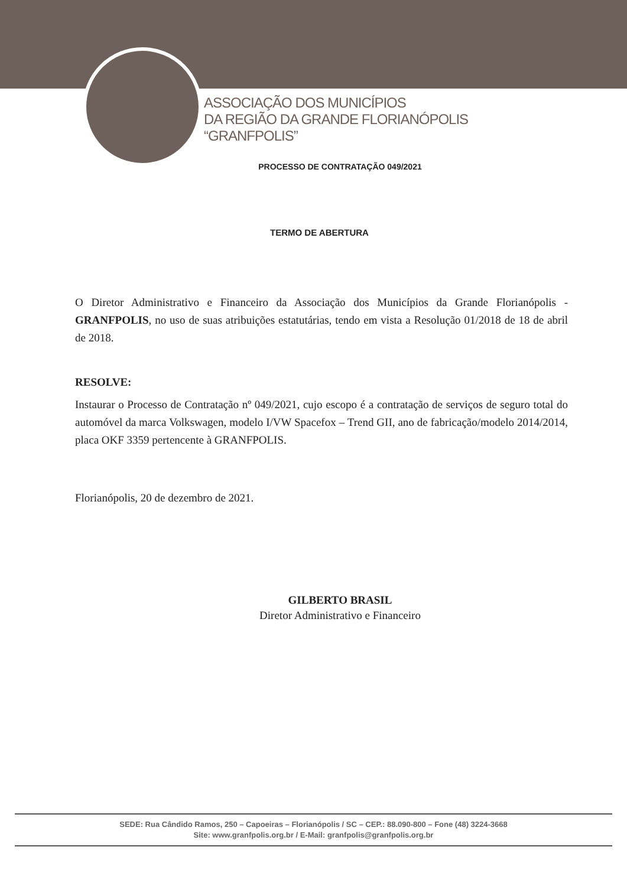ASSOCIAÇÃO DOS MUNICÍPIOS
DA REGIÃO DA GRANDE FLORIANÓPOLIS
“GRANFPOLIS”
PROCESSO DE CONTRATAÇÃO 049/2021
TERMO DE ABERTURA
O Diretor Administrativo e Financeiro da Associação dos Municípios da Grande Florianópolis - GRANFPOLIS, no uso de suas atribuições estatutárias, tendo em vista a Resolução 01/2018 de 18 de abril de 2018.
RESOLVE:
Instaurar o Processo de Contratação nº 049/2021, cujo escopo é a contratação de serviços de seguro total do automóvel da marca Volkswagen, modelo I/VW Spacefox – Trend GII, ano de fabricação/modelo 2014/2014, placa OKF 3359 pertencente à GRANFPOLIS.
Florianópolis, 20 de dezembro de 2021.
GILBERTO BRASIL
Diretor Administrativo e Financeiro
SEDE: Rua Cândido Ramos, 250 – Capoeiras – Florianópolis / SC – CEP.: 88.090-800 – Fone (48) 3224-3668
Site: www.granfpolis.org.br / E-Mail: granfpolis@granfpolis.org.br